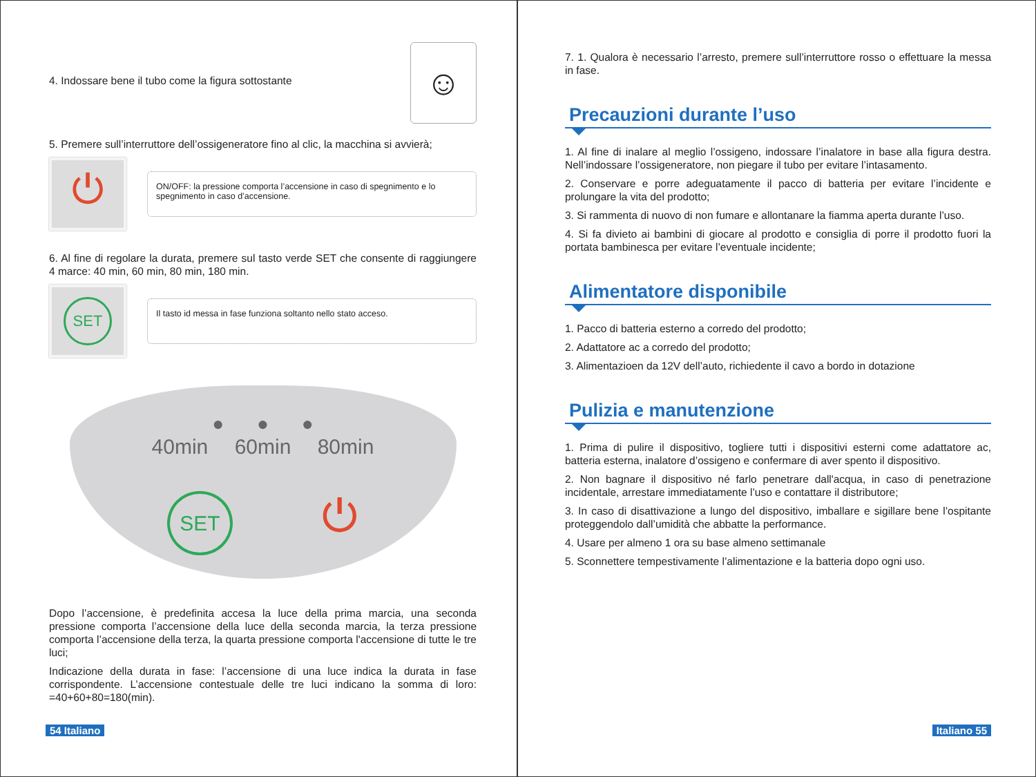4. Indossare bene il tubo come la figura sottostante
☺
5. Premere sull’interruttore dell’ossigeneratore fino al clic, la macchina si avvierà;
⏻
ON/OFF: la pressione comporta l’accensione in caso di spegnimento e lo spegnimento in caso d’accensione.
6. Al fine di regolare la durata, premere sul tasto verde SET che consente di raggiungere 4 marce: 40 min, 60 min, 80 min, 180 min.
SET
Il tasto id messa in fase funziona soltanto nello stato acceso.
● ● ●
40min 60min 80min
SET ⏻
Dopo l’accensione, è predefinita accesa la luce della prima marcia, una seconda pressione comporta l’accensione della luce della seconda marcia, la terza pressione comporta l’accensione della terza, la quarta pressione comporta l'accensione di tutte le tre luci;
Indicazione della durata in fase: l’accensione di una luce indica la durata in fase corrispondente. L’accensione contestuale delle tre luci indicano la somma di loro: =40+60+80=180(min).
54 Italiano
7. 1. Qualora è necessario l’arresto, premere sull’interruttore rosso o effettuare la messa in fase.
Precauzioni durante l’uso
1. Al fine di inalare al meglio l’ossigeno, indossare l’inalatore in base alla figura destra. Nell’indossare l’ossigeneratore, non piegare il tubo per evitare l’intasamento.
2. Conservare e porre adeguatamente il pacco di batteria per evitare l’incidente e prolungare la vita del prodotto;
3. Si rammenta di nuovo di non fumare e allontanare la fiamma aperta durante l’uso.
4. Si fa divieto ai bambini di giocare al prodotto e consiglia di porre il prodotto fuori la portata bambinesca per evitare l’eventuale incidente;
Alimentatore disponibile
1. Pacco di batteria esterno a corredo del prodotto;
2. Adattatore ac a corredo del prodotto;
3. Alimentazioen da 12V dell’auto, richiedente il cavo a bordo in dotazione
Pulizia e manutenzione
1. Prima di pulire il dispositivo, togliere tutti i dispositivi esterni come adattatore ac, batteria esterna, inalatore d’ossigeno e confermare di aver spento il dispositivo.
2. Non bagnare il dispositivo né farlo penetrare dall'acqua, in caso di penetrazione incidentale, arrestare immediatamente l’uso e contattare il distributore;
3. In caso di disattivazione a lungo del dispositivo, imballare e sigillare bene l’ospitante proteggendolo dall’umidità che abbatte la performance.
4. Usare per almeno 1 ora su base almeno settimanale
5. Sconnettere tempestivamente l’alimentazione e la batteria dopo ogni uso.
Italiano 55